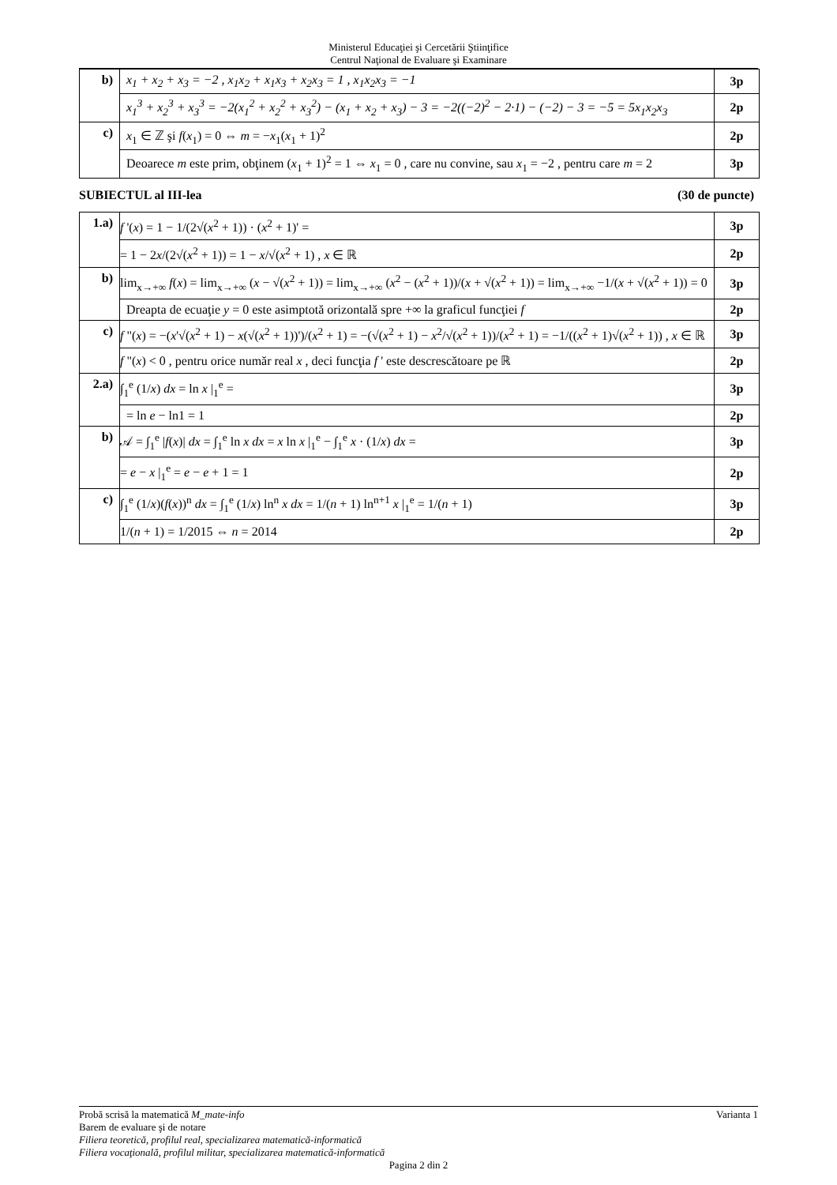Ministerul Educaţiei şi Cercetării Ştiinţifice
Centrul Naţional de Evaluare şi Examinare
| b) | x<sub>1</sub> + x<sub>2</sub> + x<sub>3</sub> = −2 , x<sub>1</sub>x<sub>2</sub> + x<sub>1</sub>x<sub>3</sub> + x<sub>2</sub>x<sub>3</sub> = 1 , x<sub>1</sub>x<sub>2</sub>x<sub>3</sub> = −1 | 3p |
| | x<sub>1</sub><sup>3</sup> + x<sub>2</sub><sup>3</sup> + x<sub>3</sub><sup>3</sup> = −2(x<sub>1</sub><sup>2</sup> + x<sub>2</sub><sup>2</sup> + x<sub>3</sub><sup>2</sup>) − (x<sub>1</sub> + x<sub>2</sub> + x<sub>3</sub>) − 3 = −2((−2)<sup>2</sup> − 2·1) − (−2) − 3 = −5 = 5x<sub>1</sub>x<sub>2</sub>x<sub>3</sub> | 2p |
| c) | x<sub>1</sub> ∈ ℤ şi f ( x<sub>1</sub>) = 0 ⇔ m = − x<sub>1</sub>( x<sub>1</sub> + 1)<sup>2</sup> | 2p |
| | Deoarece m este prim, obţinem ( x<sub>1</sub> + 1)<sup>2</sup> = 1 ⇔ x<sub>1</sub> = 0 , care nu convine, sau x<sub>1</sub> = −2 , pentru care m = 2 | 3p |
SUBIECTUL al III-lea (30 de puncte)
| 1.a) | f '( x ) = 1 − 1/(2√( x<sup>2</sup> + 1)) · ( x<sup>2</sup> + 1)' = | 3p |
| | = 1 − 2 x /(2√( x<sup>2</sup> + 1)) = 1 − x /√( x<sup>2</sup> + 1) , x ∈ ℝ | 2p |
| b) | lim<sub>x→+∞</sub> f ( x ) = lim<sub>x→+∞</sub> ( x − √( x<sup>2</sup> + 1)) = lim<sub>x→+∞</sub> ( x<sup>2</sup> − ( x<sup>2</sup> + 1))/( x + √( x<sup>2</sup> + 1)) = lim<sub>x→+∞</sub> −1/( x + √( x<sup>2</sup> + 1)) = 0 | 3p |
| | Dreapta de ecuaţie y = 0 este asimptotă orizontală spre +∞ la graficul funcţiei f | 2p |
| c) | f "( x ) = −( x '√( x<sup>2</sup> + 1) − x (√( x<sup>2</sup> + 1))')/( x<sup>2</sup> + 1) = −(√( x<sup>2</sup> + 1) − x<sup>2</sup>/√( x<sup>2</sup> + 1))/( x<sup>2</sup> + 1) = −1/(( x<sup>2</sup> + 1)√( x<sup>2</sup> + 1)) , x ∈ ℝ | 3p |
| | f "( x ) < 0 , pentru orice număr real x , deci funcţia f ' este descrescătoare pe ℝ | 2p |
| 2.a) | ∫<sub>1</sub><sup>e</sup> (1/ x ) dx = ln x /<sub>1</sub><sup>e</sup> = | 3p |
| | = ln e − ln1 = 1 | 2p |
| b) | 𝒜 = ∫<sub>1</sub><sup>e</sup> / f ( x )/ dx = ∫<sub>1</sub><sup>e</sup> ln x dx = x ln x /<sub>1</sub><sup>e</sup> − ∫<sub>1</sub><sup>e</sup> x · (1/ x ) dx = | 3p |
| | = e − x /<sub>1</sub><sup>e</sup> = e − e + 1 = 1 | 2p |
| c) | ∫<sub>1</sub><sup>e</sup> (1/ x )( f ( x ))<sup>n</sup> dx = ∫<sub>1</sub><sup>e</sup> (1/ x ) ln<sup>n</sup> x dx = 1/( n + 1) ln<sup>n+1</sup> x /<sub>1</sub><sup>e</sup> = 1/( n + 1) | 3p |
| | 1/( n + 1) = 1/2015 ⇔ n = 2014 | 2p |
Probă scrisă la matematică M_mate-info Varianta 1
Barem de evaluare şi de notare
Filiera teoretică, profilul real, specializarea matematică-informatică
Filiera vocaţională, profilul militar, specializarea matematică-informatică
Pagina 2 din 2